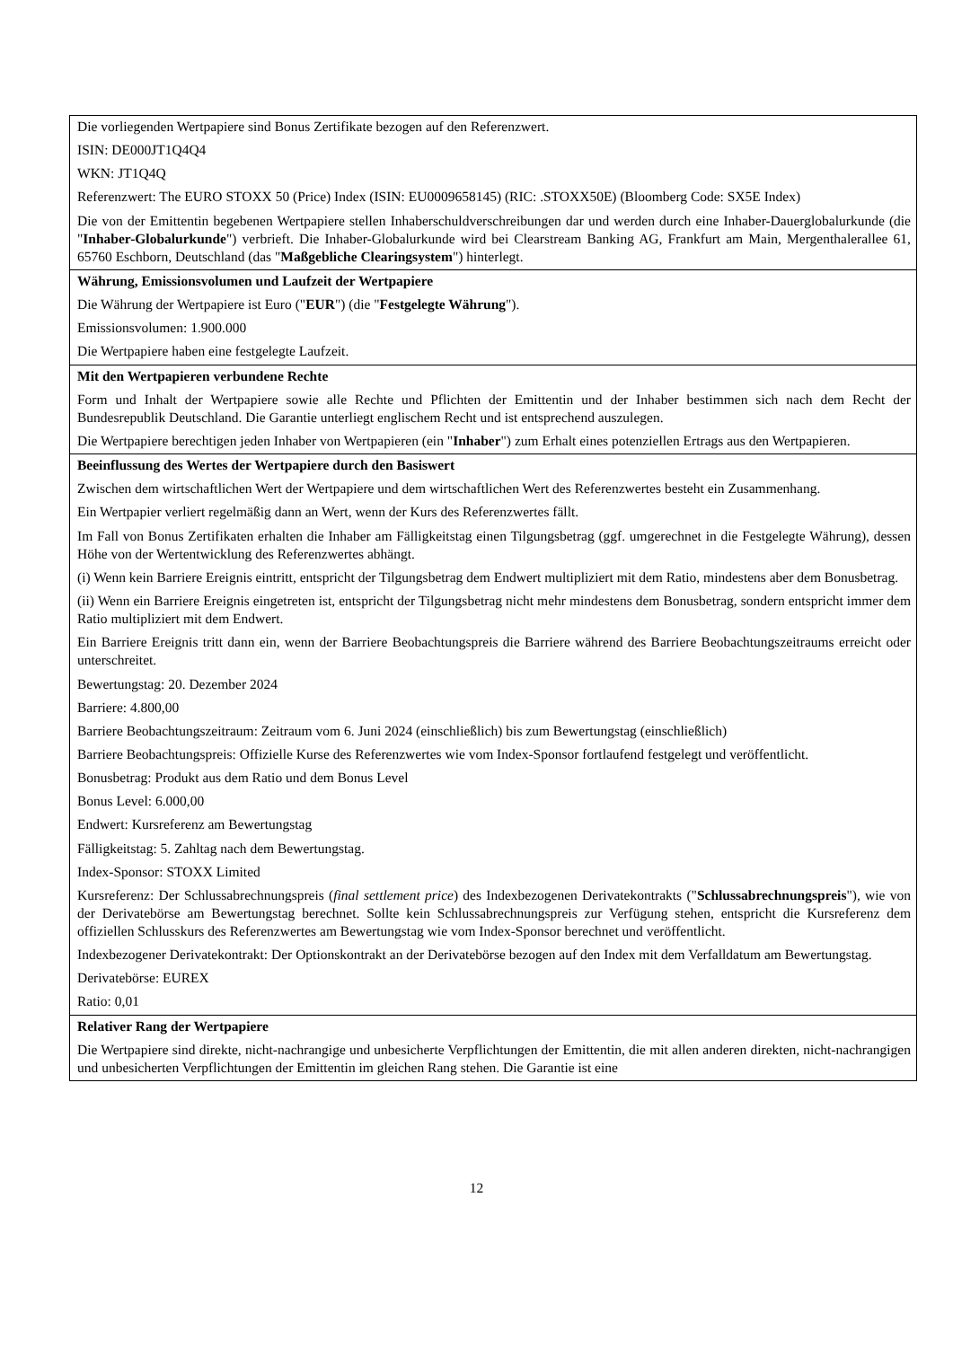| Die vorliegenden Wertpapiere sind Bonus Zertifikate bezogen auf den Referenzwert. ISIN: DE000JT1Q4Q4 WKN: JT1Q4Q Referenzwert: The EURO STOXX 50 (Price) Index (ISIN: EU0009658145) (RIC: .STOXX50E) (Bloomberg Code: SX5E Index) Die von der Emittentin begebenen Wertpapiere stellen Inhaberschuldverschreibungen dar und werden durch eine Inhaber-Dauerglobalurkunde (die " Inhaber-Globalurkunde ") verbrieft. Die Inhaber-Globalurkunde wird bei Clearstream Banking AG, Frankfurt am Main, Mergenthalerallee 61, 65760 Eschborn, Deutschland (das " Maßgebliche Clearingsystem ") hinterlegt. |
| Währung, Emissionsvolumen und Laufzeit der Wertpapiere Die Währung der Wertpapiere ist Euro (" EUR ") (die " Festgelegte Währung "). Emissionsvolumen: 1.900.000 Die Wertpapiere haben eine festgelegte Laufzeit. |
| Mit den Wertpapieren verbundene Rechte Form und Inhalt der Wertpapiere sowie alle Rechte und Pflichten der Emittentin und der Inhaber bestimmen sich nach dem Recht der Bundesrepublik Deutschland. Die Garantie unterliegt englischem Recht und ist entsprechend auszulegen. Die Wertpapiere berechtigen jeden Inhaber von Wertpapieren (ein " Inhaber ") zum Erhalt eines potenziellen Ertrags aus den Wertpapieren. |
| Beeinflussung des Wertes der Wertpapiere durch den Basiswert Zwischen dem wirtschaftlichen Wert der Wertpapiere und dem wirtschaftlichen Wert des Referenzwertes besteht ein Zusammenhang. Ein Wertpapier verliert regelmäßig dann an Wert, wenn der Kurs des Referenzwertes fällt. Im Fall von Bonus Zertifikaten erhalten die Inhaber am Fälligkeitstag einen Tilgungsbetrag (ggf. umgerechnet in die Festgelegte Währung), dessen Höhe von der Wertentwicklung des Referenzwertes abhängt. (i) Wenn kein Barriere Ereignis eintritt, entspricht der Tilgungsbetrag dem Endwert multipliziert mit dem Ratio, mindestens aber dem Bonusbetrag. (ii) Wenn ein Barriere Ereignis eingetreten ist, entspricht der Tilgungsbetrag nicht mehr mindestens dem Bonusbetrag, sondern entspricht immer dem Ratio multipliziert mit dem Endwert. Ein Barriere Ereignis tritt dann ein, wenn der Barriere Beobachtungspreis die Barriere während des Barriere Beobachtungszeitraums erreicht oder unterschreitet. Bewertungstag: 20. Dezember 2024 Barriere: 4.800,00 Barriere Beobachtungszeitraum: Zeitraum vom 6. Juni 2024 (einschließlich) bis zum Bewertungstag (einschließlich) Barriere Beobachtungspreis: Offizielle Kurse des Referenzwertes wie vom Index-Sponsor fortlaufend festgelegt und veröffentlicht. Bonusbetrag: Produkt aus dem Ratio und dem Bonus Level Bonus Level: 6.000,00 Endwert: Kursreferenz am Bewertungstag Fälligkeitstag: 5. Zahltag nach dem Bewertungstag. Index-Sponsor: STOXX Limited Kursreferenz: Der Schlussabrechnungspreis ( final settlement price ) des Indexbezogenen Derivatekontrakts (" Schlussabrechnungspreis "), wie von der Derivatebörse am Bewertungstag berechnet. Sollte kein Schlussabrechnungspreis zur Verfügung stehen, entspricht die Kursreferenz dem offiziellen Schlusskurs des Referenzwertes am Bewertungstag wie vom Index-Sponsor berechnet und veröffentlicht. Indexbezogener Derivatekontrakt: Der Optionskontrakt an der Derivatebörse bezogen auf den Index mit dem Verfalldatum am Bewertungstag. Derivatebörse: EUREX Ratio: 0,01 |
| Relativer Rang der Wertpapiere Die Wertpapiere sind direkte, nicht-nachrangige und unbesicherte Verpflichtungen der Emittentin, die mit allen anderen direkten, nicht-nachrangigen und unbesicherten Verpflichtungen der Emittentin im gleichen Rang stehen. Die Garantie ist eine |
12